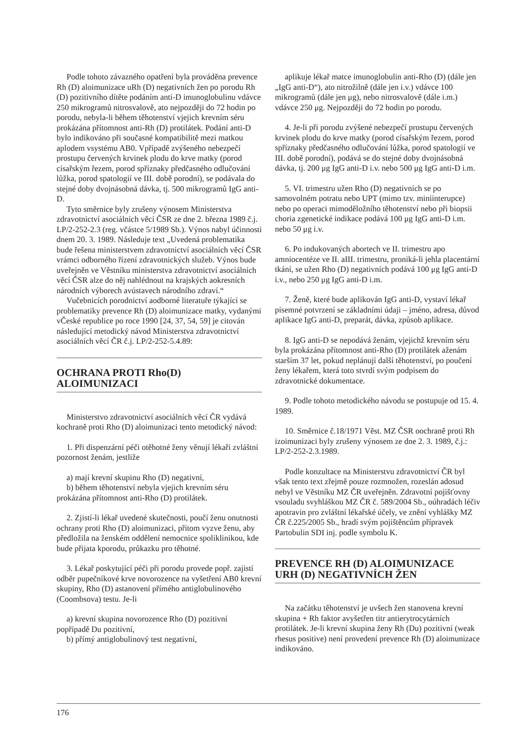Podle tohoto závazného opatření byla prováděna prevence Rh (D) aloimunizace uRh (D) negativních žen po porodu Rh (D) pozitivního dítěte podáním anti-D imunoglobulinu vdávce 250 mikrogramů nitrosvalově, ato nejpozději do 72 hodin po porodu, nebyla-li během těhotenství vjejich krevním séru prokázána přítomnost anti-Rh (D) protilátek. Podání anti-D bylo indikováno při současné kompatibilitě mezi matkou aplodem vsystému AB0. Vpřípadě zvýšeného nebezpečí prostupu červených krvinek plodu do krve matky (porod císařským řezem, porod spříznaky předčasného odlučování lůžka, porod spatologií ve III. době porodní), se podávala do stejné doby dvojnásobná dávka, tj. 500 mikrogramů IgG anti-D.
Tyto směrnice byly zrušeny výnosem Ministerstva zdravotnictví asociálních věcí ČSR ze dne 2. března 1989 č.j. LP/2-252-2.3 (reg. včástce 5/1989 Sb.). Výnos nabyl účinnosti dnem 20. 3. 1989. Následuje text „Uvedená problematika bude řešena ministerstvem zdravotnictví asociálních věcí ČSR vrámci odborného řízení zdravotnických služeb. Výnos bude uveřejněn ve Věstníku ministerstva zdravotnictví asociálních věcí ČSR alze do něj nahlédnout na krajských aokresních národních výborech avústavech národního zdraví.“
Vučebnicích porodnictví aodborné literatuře týkající se problematiky prevence Rh (D) aloimunizace matky, vydanými vČeské republice po roce 1990 [24, 37, 54, 59] je citován následující metodický návod Ministerstva zdravotnictví asociálních věcí ČR č.j. LP/2-252-5.4.89:
OCHRANA PROTI Rho(D)
ALOIMUNIZACI
Ministerstvo zdravotnictví asociálních věcí ČR vydává kochraně proti Rho (D) aloimunizaci tento metodický návod:
1. Při dispenzární péči otěhotné ženy věnují lékaři zvláštní pozornost ženám, jestliže
a) mají krevní skupinu Rho (D) negativní,
b) během těhotenství nebyla vjejich krevním séru prokázána přítomnost anti-Rho (D) protilátek.
2. Zjistí-li lékař uvedené skutečnosti, poučí ženu onutnosti ochrany proti Rho (D) aloimunizaci, přitom vyzve ženu, aby předložila na ženském oddělení nemocnice spoliklinikou, kde bude přijata kporodu, průkazku pro těhotné.
3. Lékař poskytující péči při porodu provede popř. zajistí odběr pupečníkové krve novorozence na vyšetření AB0 krevní skupiny, Rho (D) astanovení přímého antiglobulinového (Coombsova) testu. Je-li
a) krevní skupina novorozence Rho (D) pozitivní popřípadě Du pozitivní,
b) přímý antiglobulinový test negativní,
aplikuje lékař matce imunoglobulin anti-Rho (D) (dále jen „IgG anti-D“), ato nitrožilně (dále jen i.v.) vdávce 100 mikrogramů (dále jen μg), nebo nitrosvalově (dále i.m.) vdávce 250 μg. Nejpozději do 72 hodin po porodu.
4. Je-li při porodu zvýšené nebezpečí prostupu červených krvinek plodu do krve matky (porod císařským řezem, porod spříznaky předčasného odlučování lůžka, porod spatologií ve III. době porodní), podává se do stejné doby dvojnásobná dávka, tj. 200 μg IgG anti-D i.v. nebo 500 μg IgG anti-D i.m.
5. VI. trimestru užen Rho (D) negativních se po samovolném potratu nebo UPT (mimo tzv. miniinterupce) nebo po operaci mimoděložního těhotenství nebo při biopsii choria zgenetické indikace podává 100 μg IgG anti-D i.m. nebo 50 μg i.v.
6. Po indukovaných abortech ve II. trimestru apo amniocentéze ve II. aIII. trimestru, proniká-li jehla placentární tkání, se užen Rho (D) negativních podává 100 μg IgG anti-D i.v., nebo 250 μg IgG anti-D i.m.
7. Ženě, které bude aplikován IgG anti-D, vystaví lékař písemné potvrzení se základními údaji – jméno, adresa, důvod aplikace IgG anti-D, preparát, dávka, způsob aplikace.
8. IgG anti-D se nepodává ženám, vjejichž krevním séru byla prokázána přítomnost anti-Rho (D) protilátek aženám starším 37 let, pokud neplánují další těhotenství, po poučení ženy lékařem, která toto stvrdí svým podpisem do zdravotnické dokumentace.
9. Podle tohoto metodického návodu se postupuje od 15. 4. 1989.
10. Směrnice č.18/1971 Věst. MZ ČSR oochraně proti Rh izoimunizaci byly zrušeny výnosem ze dne 2. 3. 1989, č.j.: LP/2-252-2.3.1989.
Podle konzultace na Ministerstvu zdravotnictví ČR byl však tento text zřejmě pouze rozmnožen, rozeslán adosud nebyl ve Věstníku MZ ČR uveřejněn. Zdravotní pojišťovny vsouladu svyhláškou MZ ČR č. 589/2004 Sb., oúhradách léčiv apotravin pro zvláštní lékařské účely, ve znění vyhlášky MZ ČR č.225/2005 Sb., hradí svým pojištěncům přípravek Partobulin SDI inj. podle symbolu K.
PREVENCE RH (D) ALOIMUNIZACE
URH (D) NEGATIVNÍCH ŽEN
Na začátku těhotenství je uvšech žen stanovena krevní skupina + Rh faktor avyšetřen titr antierytrocytárních protilátek. Je-li krevní skupina ženy Rh (Du) pozitivní (weak rhesus positive) není provedení prevence Rh (D) aloimunizace indikováno.
176